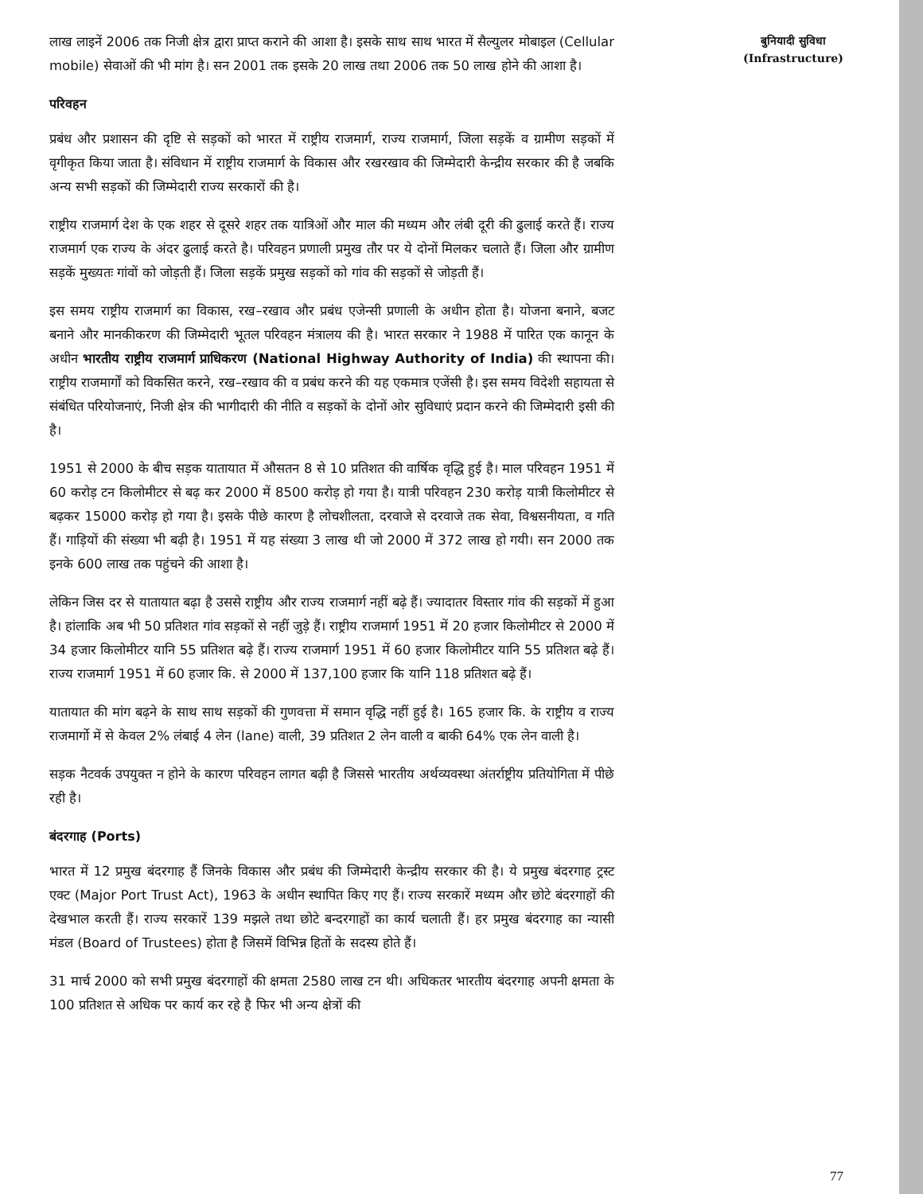लाख लाइनें 2006 तक निजी क्षेत्र द्वारा प्राप्त कराने की आशा है। इसके साथ साथ भारत में सैल्युलर मोबाइल (Cellular mobile) सेवाओं की भी मांग है। सन 2001 तक इसके 20 लाख तथा 2006 तक 50 लाख होने की आशा है।
परिवहन
प्रबंध और प्रशासन की दृष्टि से सड़कों को भारत में राष्ट्रीय राजमार्ग, राज्य राजमार्ग, जिला सड़कें व ग्रामीण सड़कों में वृगीकृत किया जाता है। संविधान में राष्ट्रीय राजमार्ग के विकास और रखरखाव की जिम्मेदारी केन्द्रीय सरकार की है जबकि अन्य सभी सड़कों की जिम्मेदारी राज्य सरकारों की है।
राष्ट्रीय राजमार्ग देश के एक शहर से दूसरे शहर तक यात्रिओं और माल की मध्यम और लंबी दूरी की ढुलाई करते हैं। राज्य राजमार्ग एक राज्य के अंदर ढुलाई करते है। परिवहन प्रणाली प्रमुख तौर पर ये दोनों मिलकर चलाते हैं। जिला और ग्रामीण सड़कें मुख्यतः गांवों को जोड़ती हैं। जिला सड़कें प्रमुख सड़कों को गांव की सड़कों से जोड़ती हैं।
इस समय राष्ट्रीय राजमार्ग का विकास, रख–रखाव और प्रबंध एजेन्सी प्रणाली के अधीन होता है। योजना बनाने, बजट बनाने और मानकीकरण की जिम्मेदारी भूतल परिवहन मंत्रालय की है। भारत सरकार ने 1988 में पारित एक कानून के अधीन भारतीय राष्ट्रीय राजमार्ग प्राधिकरण (National Highway Authority of India) की स्थापना की। राष्ट्रीय राजमार्गों को विकसित करने, रख–रखाव की व प्रबंध करने की यह एकमात्र एजेंसी है। इस समय विदेशी सहायता से संबंधित परियोजनाएं, निजी क्षेत्र की भागीदारी की नीति व सड़कों के दोनों ओर सुविधाएं प्रदान करने की जिम्मेदारी इसी की है।
1951 से 2000 के बीच सड़क यातायात में औसतन 8 से 10 प्रतिशत की वार्षिक वृद्धि हुई है। माल परिवहन 1951 में 60 करोड़ टन किलोमीटर से बढ़ कर 2000 में 8500 करोड़ हो गया है। यात्री परिवहन 230 करोड़ यात्री किलोमीटर से बढ़कर 15000 करोड़ हो गया है। इसके पीछे कारण है लोचशीलता, दरवाजे से दरवाजे तक सेवा, विश्वसनीयता, व गति हैं। गाड़ियों की संख्या भी बढ़ी है। 1951 में यह संख्या 3 लाख थी जो 2000 में 372 लाख हो गयी। सन 2000 तक इनके 600 लाख तक पहुंचने की आशा है।
लेकिन जिस दर से यातायात बढ़ा है उससे राष्ट्रीय और राज्य राजमार्ग नहीं बढ़े हैं। ज्यादातर विस्तार गांव की सड़कों में हुआ है। हांलाकि अब भी 50 प्रतिशत गांव सड़कों से नहीं जुड़े हैं। राष्ट्रीय राजमार्ग 1951 में 20 हजार किलोमीटर से 2000 में 34 हजार किलोमीटर यानि 55 प्रतिशत बढ़े हैं। राज्य राजमार्ग 1951 में 60 हजार किलोमीटर यानि 55 प्रतिशत बढ़े हैं। राज्य राजमार्ग 1951 में 60 हजार कि. से 2000 में 137,100 हजार कि यानि 118 प्रतिशत बढ़े हैं।
यातायात की मांग बढ़ने के साथ साथ सड़कों की गुणवत्ता में समान वृद्धि नहीं हुई है। 165 हजार कि. के राष्ट्रीय व राज्य राजमार्गो में से केवल 2% लंबाई 4 लेन (lane) वाली, 39 प्रतिशत 2 लेन वाली व बाकी 64% एक लेन वाली है।
सड़क नैटवर्क उपयुक्त न होने के कारण परिवहन लागत बढ़ी है जिससे भारतीय अर्थव्यवस्था अंतर्राष्ट्रीय प्रतियोगिता में पीछे रही है।
बंदरगाह (Ports)
भारत में 12 प्रमुख बंदरगाह हैं जिनके विकास और प्रबंध की जिम्मेदारी केन्द्रीय सरकार की है। ये प्रमुख बंदरगाह ट्रस्ट एक्ट (Major Port Trust Act), 1963 के अधीन स्थापित किए गए हैं। राज्य सरकारें मध्यम और छोटे बंदरगाहों की देखभाल करती हैं। राज्य सरकारें 139 मझले तथा छोटे बन्दरगाहों का कार्य चलाती हैं। हर प्रमुख बंदरगाह का न्यासी मंडल (Board of Trustees) होता है जिसमें विभिन्न हितों के सदस्य होते हैं।
31 मार्च 2000 को सभी प्रमुख बंदरगाहों की क्षमता 2580 लाख टन थी। अधिकतर भारतीय बंदरगाह अपनी क्षमता के 100 प्रतिशत से अधिक पर कार्य कर रहे है फिर भी अन्य क्षेत्रों की
बुनियादी सुविधा
(Infrastructure)
77